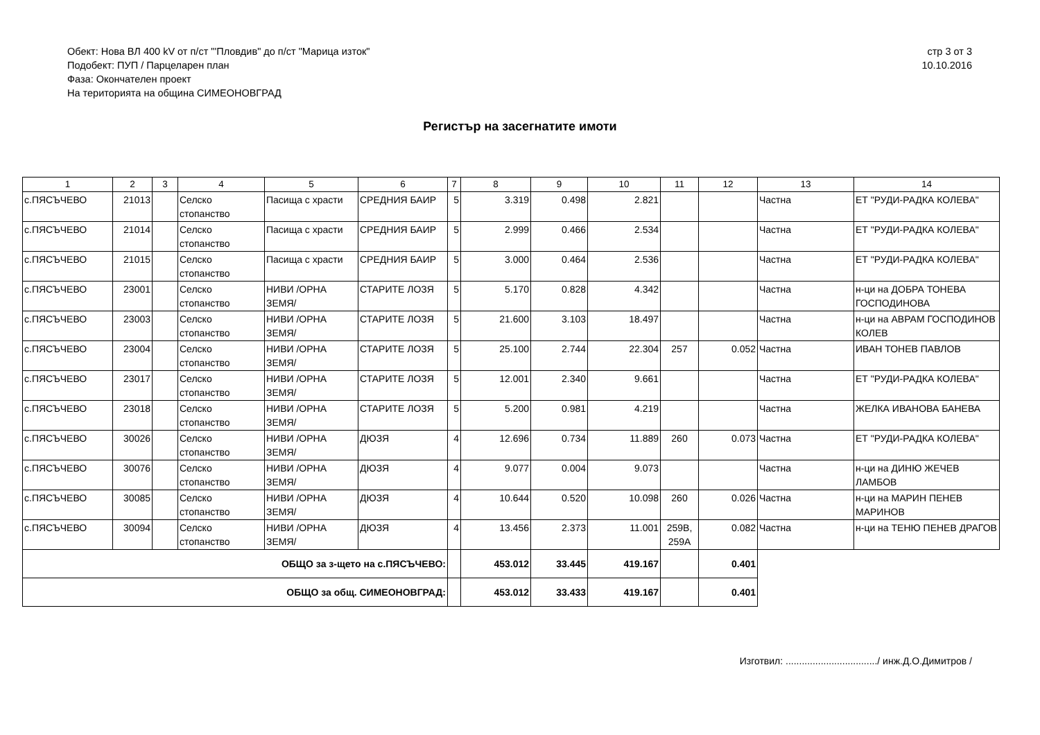Обект: Нова ВЛ 400 kV от п/ст "'Пловдив" до п/ст "Марица изток"
Подобект: ПУП / Парцеларен план
Фаза: Окончателен проект
На територията на община СИМЕОНОВГРАД
стр 3 от 3
10.10.2016
Регистър на засегнатите имоти
| 1 | 2 | 3 | 4 | 5 | 6 | 7 | 8 | 9 | 10 | 11 | 12 | 13 | 14 |
| --- | --- | --- | --- | --- | --- | --- | --- | --- | --- | --- | --- | --- | --- |
| с.ПЯСЪЧЕВО | 21013 | | Селско стопанство | Пасища с храсти | СРЕДНИЯ БАИР | 5 | 3.319 | 0.498 | 2.821 | | | Частна | ЕТ "РУДИ-РАДКА КОЛЕВА" |
| с.ПЯСЪЧЕВО | 21014 | | Селско стопанство | Пасища с храсти | СРЕДНИЯ БАИР | 5 | 2.999 | 0.466 | 2.534 | | | Частна | ЕТ "РУДИ-РАДКА КОЛЕВА" |
| с.ПЯСЪЧЕВО | 21015 | | Селско стопанство | Пасища с храсти | СРЕДНИЯ БАИР | 5 | 3.000 | 0.464 | 2.536 | | | Частна | ЕТ "РУДИ-РАДКА КОЛЕВА" |
| с.ПЯСЪЧЕВО | 23001 | | Селско стопанство | НИВИ /ОРНА ЗЕМЯ/ | СТАРИТЕ ЛОЗЯ | 5 | 5.170 | 0.828 | 4.342 | | | Частна | н-ци на ДОБРА ТОНЕВА ГОСПОДИНОВА |
| с.ПЯСЪЧЕВО | 23003 | | Селско стопанство | НИВИ /ОРНА ЗЕМЯ/ | СТАРИТЕ ЛОЗЯ | 5 | 21.600 | 3.103 | 18.497 | | | Частна | н-ци на АВРАМ ГОСПОДИНОВ КОЛЕВ |
| с.ПЯСЪЧЕВО | 23004 | | Селско стопанство | НИВИ /ОРНА ЗЕМЯ/ | СТАРИТЕ ЛОЗЯ | 5 | 25.100 | 2.744 | 22.304 | 257 | 0.052 | Частна | ИВАН ТОНЕВ ПАВЛОВ |
| с.ПЯСЪЧЕВО | 23017 | | Селско стопанство | НИВИ /ОРНА ЗЕМЯ/ | СТАРИТЕ ЛОЗЯ | 5 | 12.001 | 2.340 | 9.661 | | | Частна | ЕТ "РУДИ-РАДКА КОЛЕВА" |
| с.ПЯСЪЧЕВО | 23018 | | Селско стопанство | НИВИ /ОРНА ЗЕМЯ/ | СТАРИТЕ ЛОЗЯ | 5 | 5.200 | 0.981 | 4.219 | | | Частна | ЖЕЛКА ИВАНОВА БАНЕВА |
| с.ПЯСЪЧЕВО | 30026 | | Селско стопанство | НИВИ /ОРНА ЗЕМЯ/ | ДЮЗЯ | 4 | 12.696 | 0.734 | 11.889 | 260 | 0.073 | Частна | ЕТ "РУДИ-РАДКА КОЛЕВА" |
| с.ПЯСЪЧЕВО | 30076 | | Селско стопанство | НИВИ /ОРНА ЗЕМЯ/ | ДЮЗЯ | 4 | 9.077 | 0.004 | 9.073 | | | Частна | н-ци на ДИНЮ ЖЕЧЕВ ЛАМБОВ |
| с.ПЯСЪЧЕВО | 30085 | | Селско стопанство | НИВИ /ОРНА ЗЕМЯ/ | ДЮЗЯ | 4 | 10.644 | 0.520 | 10.098 | 260 | 0.026 | Частна | н-ци на МАРИН ПЕНЕВ МАРИНОВ |
| с.ПЯСЪЧЕВО | 30094 | | Селско стопанство | НИВИ /ОРНА ЗЕМЯ/ | ДЮЗЯ | 4 | 13.456 | 2.373 | 11.001 | 259В, 259А | 0.082 | Частна | н-ци на ТЕНЮ ПЕНЕВ ДРАГОВ |
| ОБЩО за з-щето на с.ПЯСЪЧЕВО: | | | | | | | 453.012 | 33.445 | 419.167 | | 0.401 | | |
| ОБЩО за общ. СИМЕОНОВГРАД: | | | | | | | 453.012 | 33.433 | 419.167 | | 0.401 | | |
Изготвил: ................................../ инж.Д.О.Димитров /